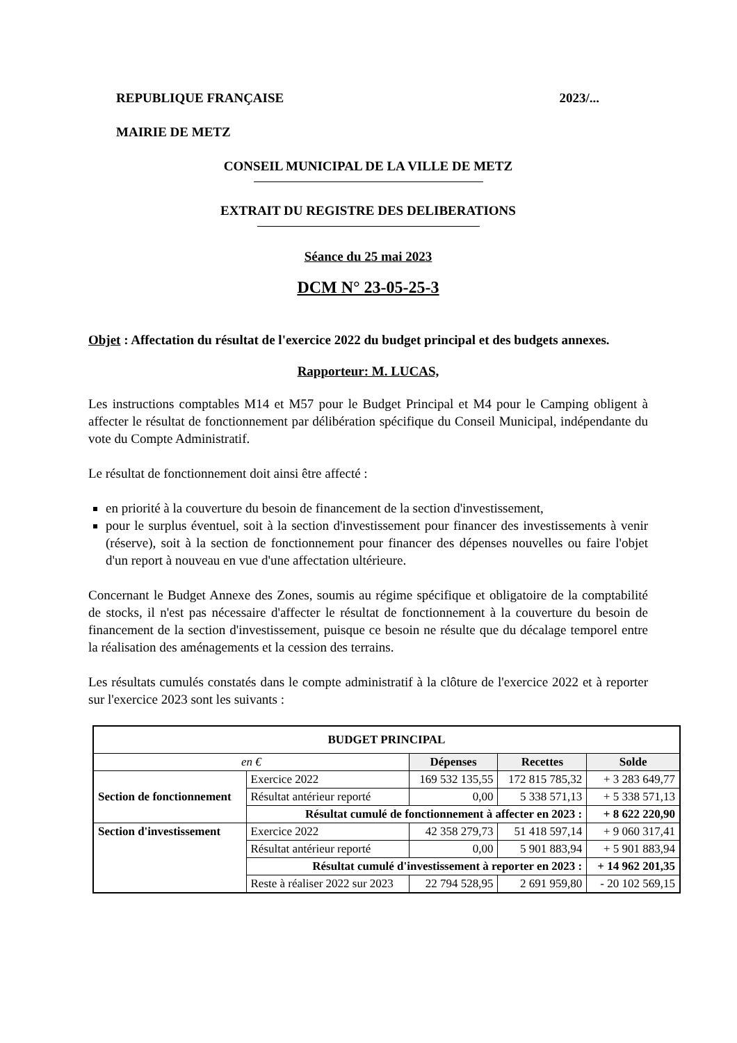REPUBLIQUE FRANÇAISE 2023/...
MAIRIE DE METZ
CONSEIL MUNICIPAL DE LA VILLE DE METZ
EXTRAIT DU REGISTRE DES DELIBERATIONS
Séance du 25 mai 2023
DCM N° 23-05-25-3
Objet : Affectation du résultat de l'exercice 2022 du budget principal et des budgets annexes.
Rapporteur: M. LUCAS,
Les instructions comptables M14 et M57 pour le Budget Principal et M4 pour le Camping obligent à affecter le résultat de fonctionnement par délibération spécifique du Conseil Municipal, indépendante du vote du Compte Administratif.
Le résultat de fonctionnement doit ainsi être affecté :
en priorité à la couverture du besoin de financement de la section d'investissement,
pour le surplus éventuel, soit à la section d'investissement pour financer des investissements à venir (réserve), soit à la section de fonctionnement pour financer des dépenses nouvelles ou faire l'objet d'un report à nouveau en vue d'une affectation ultérieure.
Concernant le Budget Annexe des Zones, soumis au régime spécifique et obligatoire de la comptabilité de stocks, il n'est pas nécessaire d'affecter le résultat de fonctionnement à la couverture du besoin de financement de la section d'investissement, puisque ce besoin ne résulte que du décalage temporel entre la réalisation des aménagements et la cession des terrains.
Les résultats cumulés constatés dans le compte administratif à la clôture de l'exercice 2022 et à reporter sur l'exercice 2023 sont les suivants :
| BUDGET PRINCIPAL | | | | |
| --- | --- | --- | --- | --- |
| en € | | Dépenses | Recettes | Solde |
| Section de fonctionnement | Exercice 2022 | 169 532 135,55 | 172 815 785,32 | + 3 283 649,77 |
| | Résultat antérieur reporté | 0,00 | 5 338 571,13 | + 5 338 571,13 |
| | Résultat cumulé de fonctionnement à affecter en 2023 : | | | + 8 622 220,90 |
| Section d'investissement | Exercice 2022 | 42 358 279,73 | 51 418 597,14 | + 9 060 317,41 |
| | Résultat antérieur reporté | 0,00 | 5 901 883,94 | + 5 901 883,94 |
| | Résultat cumulé d'investissement à reporter en 2023 : | | | + 14 962 201,35 |
| | Reste à réaliser 2022 sur 2023 | 22 794 528,95 | 2 691 959,80 | - 20 102 569,15 |